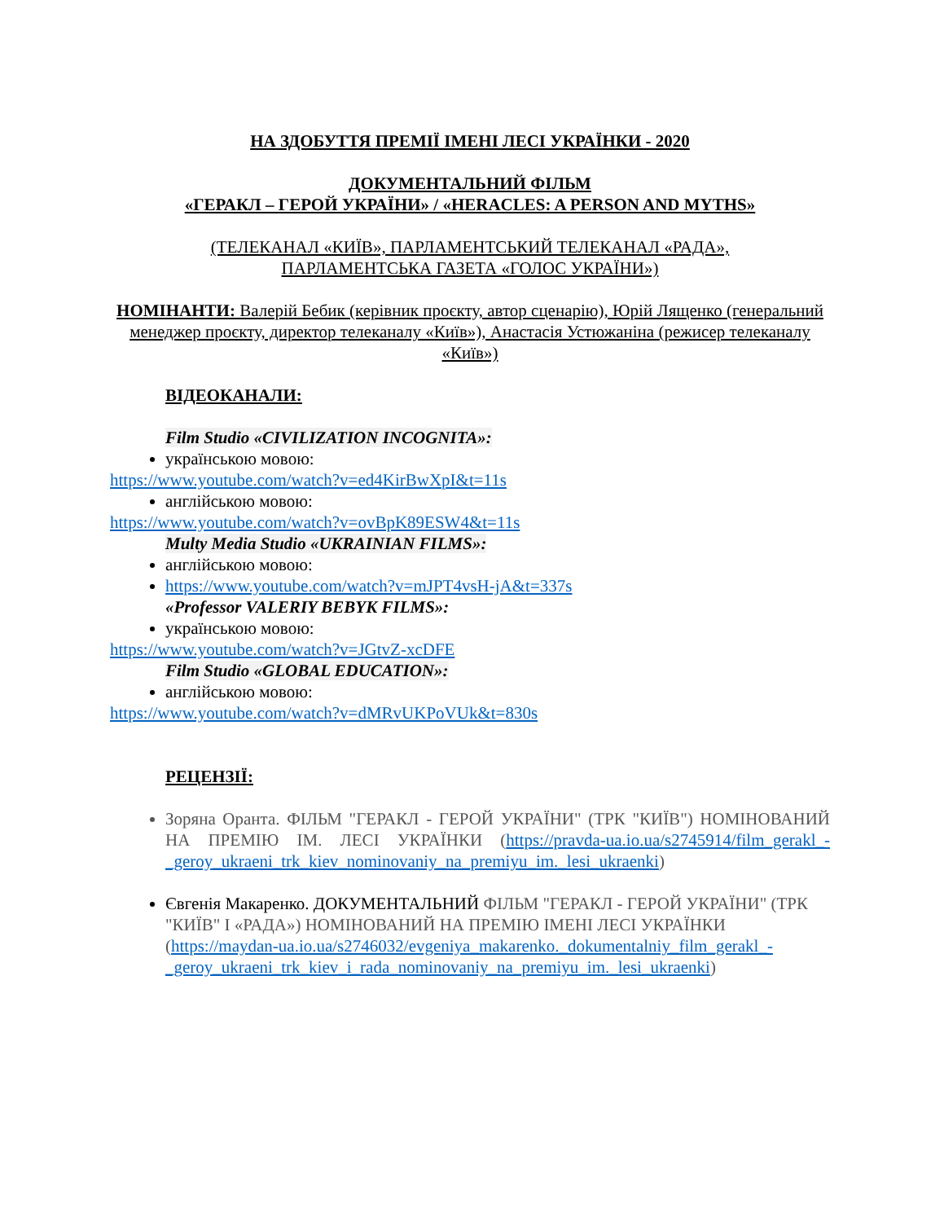НА ЗДОБУТТЯ ПРЕМІЇ ІМЕНІ ЛЕСІ УКРАЇНКИ - 2020
ДОКУМЕНТАЛЬНИЙ ФІЛЬМ
«ГЕРАКЛ – ГЕРОЙ УКРАЇНИ» / «HERACLES: A PERSON AND MYTHS»
(ТЕЛЕКАНАЛ «КИЇВ», ПАРЛАМЕНТСЬКИЙ ТЕЛЕКАНАЛ «РАДА»,
ПАРЛАМЕНТСЬКА ГАЗЕТА «ГОЛОС УКРАЇНИ»)
НОМІНАНТИ: Валерій Бебик (керівник проєкту, автор сценарію), Юрій Лященко (генеральний менеджер проєкту, директор телеканалу «Київ»), Анастасія Устюжаніна (режисер телеканалу «Київ»)
ВІДЕОКАНАЛИ:
Film Studio «CIVILIZATION INCOGNITA»:
українською мовою:
https://www.youtube.com/watch?v=ed4KirBwXpI&t=11s
англійською мовою:
https://www.youtube.com/watch?v=ovBpK89ESW4&t=11s
Multy Media Studio «UKRAINIAN FILMS»:
англійською мовою:
https://www.youtube.com/watch?v=mJPT4vsH-jA&t=337s
«Professor VALERIY BEBYK FILMS»:
українською мовою:
https://www.youtube.com/watch?v=JGtvZ-xcDFE
Film Studio «GLOBAL EDUCATION»:
англійською мовою:
https://www.youtube.com/watch?v=dMRvUKPoVUk&t=830s
РЕЦЕНЗІЇ:
Зоряна Оранта. ФІЛЬМ "ГЕРАКЛ - ГЕРОЙ УКРАЇНИ" (ТРК "КИЇВ") НОМІНОВАНИЙ НА ПРЕМІЮ ІМ. ЛЕСІ УКРАЇНКИ (https://pravda-ua.io.ua/s2745914/film_gerakl_-_geroy_ukraeni_trk_kiev_nominovaniy_na_premiyu_im._lesi_ukraenki)
Євгенія Макаренко. ДОКУМЕНТАЛЬНИЙ ФІЛЬМ "ГЕРАКЛ - ГЕРОЙ УКРАЇНИ" (ТРК "КИЇВ" І «РАДА») НОМІНОВАНИЙ НА ПРЕМІЮ ІМЕНІ ЛЕСІ УКРАЇНКИ (https://maydan-ua.io.ua/s2746032/evgeniya_makarenko._dokumentalniy_film_gerakl_-_geroy_ukraeni_trk_kiev_i_rada_nominovaniy_na_premiyu_im._lesi_ukraenki)